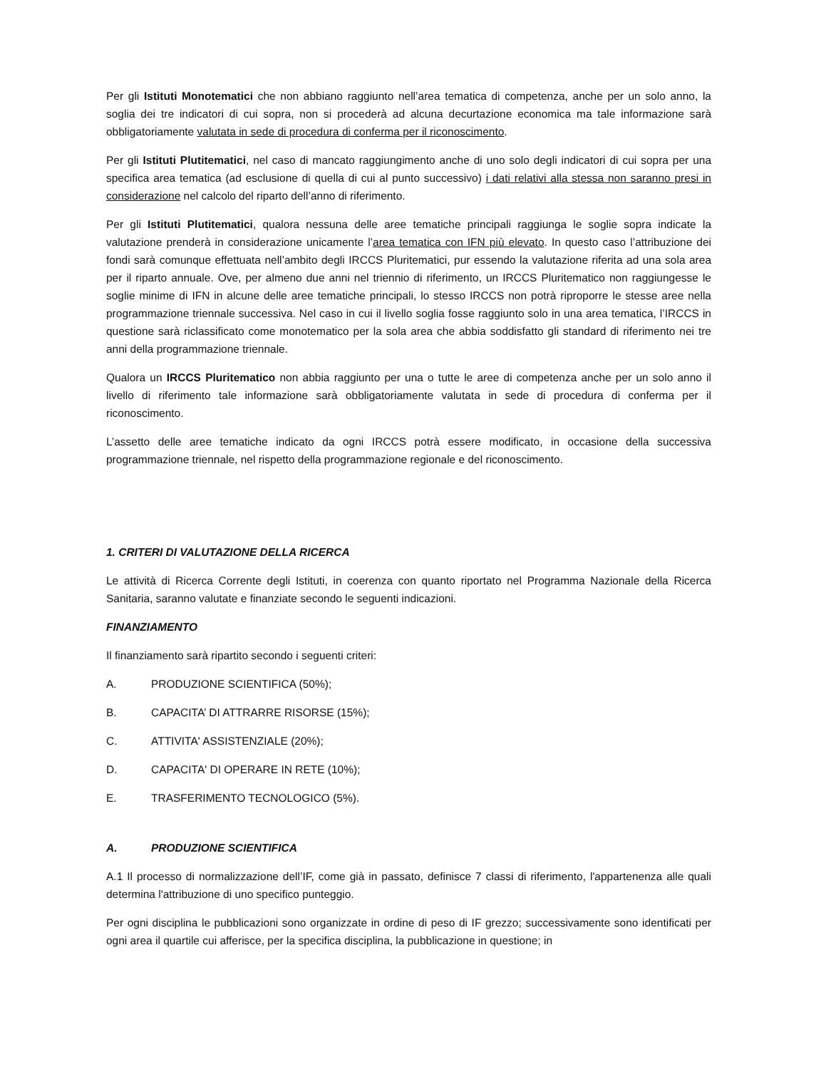Per gli Istituti Monotematici che non abbiano raggiunto nell’area tematica di competenza, anche per un solo anno, la soglia dei tre indicatori di cui sopra, non si procederà ad alcuna decurtazione economica ma tale informazione sarà obbligatoriamente valutata in sede di procedura di conferma per il riconoscimento.
Per gli Istituti Plutitematici, nel caso di mancato raggiungimento anche di uno solo degli indicatori di cui sopra per una specifica area tematica (ad esclusione di quella di cui al punto successivo) i dati relativi alla stessa non saranno presi in considerazione nel calcolo del riparto dell’anno di riferimento.
Per gli Istituti Plutitematici, qualora nessuna delle aree tematiche principali raggiunga le soglie sopra indicate la valutazione prenderà in considerazione unicamente l’area tematica con IFN più elevato. In questo caso l’attribuzione dei fondi sarà comunque effettuata nell’ambito degli IRCCS Pluritematici, pur essendo la valutazione riferita ad una sola area per il riparto annuale. Ove, per almeno due anni nel triennio di riferimento, un IRCCS Pluritematico non raggiungesse le soglie minime di IFN in alcune delle aree tematiche principali, lo stesso IRCCS non potrà riproporre le stesse aree nella programmazione triennale successiva. Nel caso in cui il livello soglia fosse raggiunto solo in una area tematica, l’IRCCS in questione sarà riclassificato come monotematico per la sola area che abbia soddisfatto gli standard di riferimento nei tre anni della programmazione triennale.
Qualora un IRCCS Pluritematico non abbia raggiunto per una o tutte le aree di competenza anche per un solo anno il livello di riferimento tale informazione sarà obbligatoriamente valutata in sede di procedura di conferma per il riconoscimento.
L’assetto delle aree tematiche indicato da ogni IRCCS potrà essere modificato, in occasione della successiva programmazione triennale, nel rispetto della programmazione regionale e del riconoscimento.
1. CRITERI DI VALUTAZIONE DELLA RICERCA
Le attività di Ricerca Corrente degli Istituti, in coerenza con quanto riportato nel Programma Nazionale della Ricerca Sanitaria, saranno valutate e finanziate secondo le seguenti indicazioni.
FINANZIAMENTO
Il finanziamento sarà ripartito secondo i seguenti criteri:
A. PRODUZIONE SCIENTIFICA (50%);
B. CAPACITA’ DI ATTRARRE RISORSE (15%);
C. ATTIVITA' ASSISTENZIALE (20%);
D. CAPACITA' DI OPERARE IN RETE (10%);
E. TRASFERIMENTO TECNOLOGICO (5%).
A. PRODUZIONE SCIENTIFICA
A.1 Il processo di normalizzazione dell’IF, come già in passato, definisce 7 classi di riferimento, l'appartenenza alle quali determina l'attribuzione di uno specifico punteggio.
Per ogni disciplina le pubblicazioni sono organizzate in ordine di peso di IF grezzo; successivamente sono identificati per ogni area il quartile cui afferisce, per la specifica disciplina, la pubblicazione in questione; in